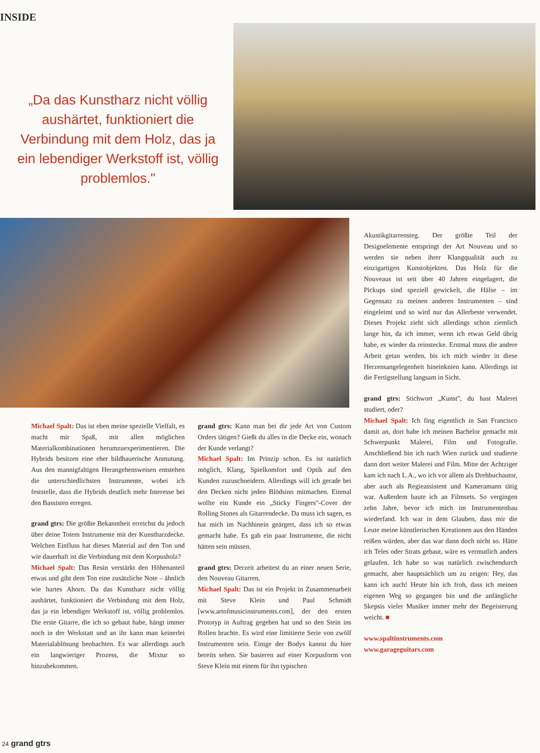INSIDE
„Da das Kunstharz nicht völlig aushärtet, funktioniert die Verbindung mit dem Holz, das ja ein lebendiger Werkstoff ist, völlig problemlos."
Akustikgitarrensteg. Der größte Teil der Designelemente entspringt der Art Nouveau und so werden sie neben ihrer Klangqualität auch zu einzigartigen Kunstobjekten. Das Holz für die Nouveaus ist seit über 40 Jahren eingelagert, die Pickups sind speziell gewickelt, die Hälse – im Gegensatz zu meinen anderen Instrumenten – sind eingeleimt und so wird nur das Allerbeste verwendet. Dieses Projekt zieht sich allerdings schon ziemlich lange hin, da ich immer, wenn ich etwas Geld übrig habe, es wieder da reinstecke. Erstmal muss die andere Arbeit getan werden, bis ich mich wieder in diese Herzensangelegenheit hineinknien kann. Allerdings ist die Fertigstellung langsam in Sicht.
grand gtrs: Stichwort „Kunst", du hast Malerei studiert, oder?
Michael Spalt: Ich fing eigentlich in San Francisco damit an, dort habe ich meinen Bachelor gemacht mit Schwerpunkt Malerei, Film und Fotografie. Anschließend bin ich nach Wien zurück und studierte dann dort weiter Malerei und Film. Mitte der Achtziger kam ich nach L.A., wo ich vor allem als Drehbuchautor, aber auch als Regieassistent und Kameramann tätig war. Außerdem baute ich an Filmsets. So vergingen zehn Jahre, bevor ich mich im Instrumentenbau wiederfand. Ich war in dem Glauben, dass mir die Leute meine künstlerischen Kreationen aus den Händen reißen würden, aber das war dann doch nicht so. Hätte ich Teles oder Strats gebaut, wäre es vermutlich anders gelaufen. Ich habe so was natürlich zwischendurch gemacht, aber hauptsächlich um zu zeigen: Hey, das kann ich auch! Heute bin ich froh, dass ich meinen eigenen Weg so gegangen bin und die anfängliche Skepsis vieler Musiker immer mehr der Begeisterung weicht. ■
www.spaltinstruments.com
www.garageguitars.com
Michael Spalt: Das ist eben meine spezielle Vielfalt, es macht mir Spaß, mit allen möglichen Materialkombinationen herumzuexperimentieren. Die Hybrids besitzen eine eher bildhauerische Anmutung. Aus den mannigfaltigen Herangehensweisen entstehen die unterschiedlichsten Instrumente, wobei ich feststelle, dass die Hybrids deutlich mehr Interesse bei den Bassisten erregen.
grand gtrs: Die größte Bekanntheit erreichst du jedoch über deine Totem Instrumente mit der Kunstharzdecke. Welchen Einfluss hat dieses Material auf den Ton und wie dauerhaft ist die Verbindung mit dem Korpusholz?
Michael Spalt: Das Resin verstärkt den Höhenanteil etwas und gibt dem Ton eine zusätzliche Note – ähnlich wie hartes Ahorn. Da das Kunstharz nicht völlig aushärtet, funktioniert die Verbindung mit dem Holz, das ja ein lebendiger Werkstoff ist, völlig problemlos. Die erste Gitarre, die ich so gebaut habe, hängt immer noch in der Werkstatt und an ihr kann man keinerlei Materialablösung beobachten. Es war allerdings auch ein langwieriger Prozess, die Mixtur so hinzubekommen.
grand gtrs: Kann man bei dir jede Art von Custom Orders tätigen? Gießt du alles in die Decke ein, wonach der Kunde verlangt?
Michael Spalt: Im Prinzip schon. Es ist natürlich möglich, Klang, Spielkomfort und Optik auf den Kunden zuzuschneidern. Allerdings will ich gerade bei den Decken nicht jeden Blödsinn mitmachen. Einmal wollte ein Kunde ein „Sticky Fingers"-Cover der Rolling Stones als Gitarrendecke. Da muss ich sagen, es hat mich im Nachhinein geärgert, dass ich so etwas gemacht habe. Es gab ein paar Instrumente, die nicht hätten sein müssen.
grand gtrs: Derzeit arbeitest du an einer neuen Serie, den Nouveau Gitarren.
Michael Spalt: Das ist ein Projekt in Zusammenarbeit mit Steve Klein und Paul Schmidt [www.artofmusicinstruments.com], der den ersten Prototyp in Auftrag gegeben hat und so den Stein ins Rollen brachte. Es wird eine limitierte Serie von zwölf Instrumenten sein. Einige der Bodys kannst du hier bereits sehen. Sie basieren auf einer Korpusform von Steve Klein mit einem für ihn typischen
24 grand gtrs